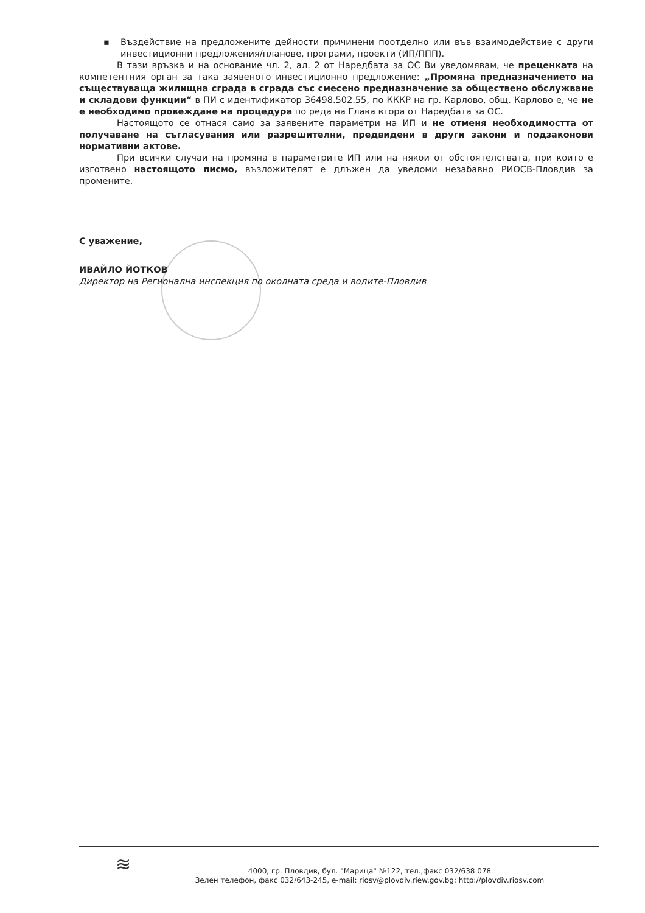▪ Въздействие на предложените дейности причинени поотделно или във взаимодействие с други инвестиционни предложения/планове, програми, проекти (ИП/ППП).
В тази връзка и на основание чл. 2, ал. 2 от Наредбата за ОС Ви уведомявам, че преценката на компетентния орган за така заявеното инвестиционно предложение: „Промяна предназначението на съществуваща жилищна сграда в сграда със смесено предназначение за обществено обслужване и складови функции“ в ПИ с идентификатор 36498.502.55, по КККР на гр. Карлово, общ. Карлово е, че не е необходимо провеждане на процедура по реда на Глава втора от Наредбата за ОС.
Настоящото се отнася само за заявените параметри на ИП и не отменя необходимостта от получаване на съгласувания или разрешителни, предвидени в други закони и подзаконови нормативни актове.
При всички случаи на промяна в параметрите ИП или на някои от обстоятелствата, при които е изготвено настоящото писмо, възложителят е длъжен да уведоми незабавно РИОСВ-Пловдив за промените.
С уважение,
ИВАЙЛО ЙОТКОВ
Директор на Регионална инспекция по околната среда и водите-Пловдив
≋
4000, гр. Пловдив, бул. "Марица" №122, тел.,факс 032/638 078
Зелен телефон, факс 032/643-245, e-mail: riosv@plovdiv.riew.gov.bg; http://plovdiv.riosv.com